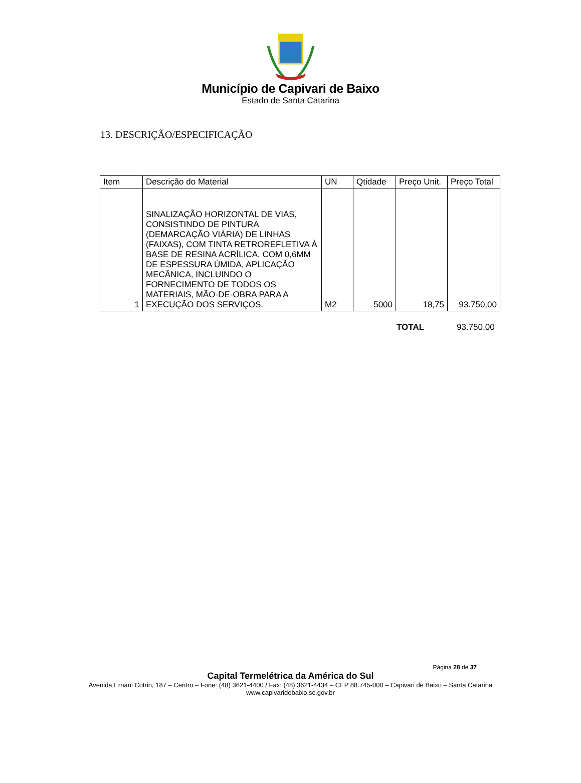Município de Capivari de Baixo
Estado de Santa Catarina
13. DESCRIÇÃO/ESPECIFICAÇÃO
| Item | Descrição do Material | UN | Qtidade | Preço Unit. | Preço Total |
| --- | --- | --- | --- | --- | --- |
| 1 | SINALIZAÇÃO HORIZONTAL DE VIAS, CONSISTINDO DE PINTURA (DEMARCAÇÃO VIÁRIA) DE LINHAS (FAIXAS), COM TINTA RETROREFLETIVA À BASE DE RESINA ACRÍLICA, COM 0,6MM DE ESPESSURA ÚMIDA, APLICAÇÃO MECÂNICA, INCLUINDO O FORNECIMENTO DE TODOS OS MATERIAIS, MÃO-DE-OBRA PARA A EXECUÇÃO DOS SERVIÇOS. | M2 | 5000 | 18,75 | 93.750,00 |
TOTAL 93.750,00
Página 28 de 37
Capital Termelétrica da América do Sul
Avenida Ernani Cotrin, 187 – Centro – Fone: (48) 3621-4400 / Fax: (48) 3621-4434 – CEP 88.745-000 – Capivari de Baixo – Santa Catarina
www.capivaridebaixo.sc.gov.br